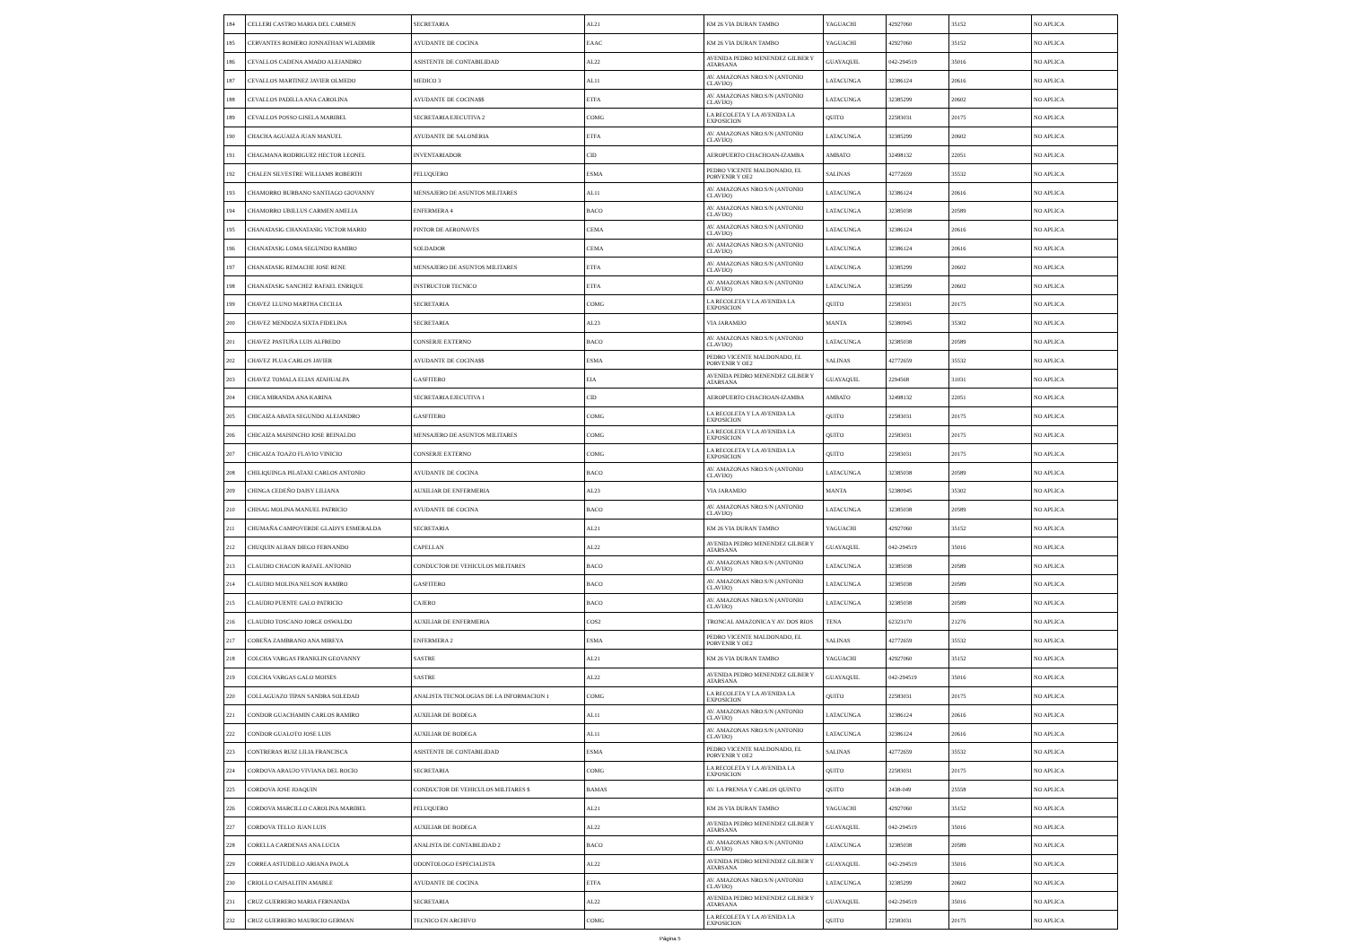| 184 | CELLERI CASTRO MARIA DEL CARMEN | SECRETARIA | AL21 | KM 26 VIA DURAN TAMBO | YAGUACHI | 42927060 | 35152 | NO APLICA |
| 185 | CERVANTES ROMERO JONNATHAN WLADIMIR | AYUDANTE DE COCINA | EAAC | KM 26 VIA DURAN TAMBO | YAGUACHI | 42927060 | 35152 | NO APLICA |
| 186 | CEVALLOS CADENA AMADO ALEJANDRO | ASISTENTE DE CONTABILIDAD | AL22 | AVENIDA PEDRO MENENDEZ GILBER Y ATARSANA | GUAYAQUIL | 042-294519 | 35016 | NO APLICA |
| 187 | CEVALLOS MARTINEZ JAVIER OLMEDO | MEDICO 3 | AL11 | AV. AMAZONAS NRO.S/N (ANTONIO CLAVIJO) | LATACUNGA | 32386124 | 20616 | NO APLICA |
| 188 | CEVALLOS PADILLA ANA CAROLINA | AYUDANTE DE COCINA$$ | ETFA | AV. AMAZONAS NRO.S/N (ANTONIO CLAVIJO) | LATACUNGA | 32385299 | 20602 | NO APLICA |
| 189 | CEVALLOS POSSO GISELA MARIBEL | SECRETARIA EJECUTIVA 2 | COMG | LA RECOLETA Y LA AVENIDA LA EXPOSICION | QUITO | 22583031 | 20175 | NO APLICA |
| 190 | CHACHA AGUAIZA JUAN MANUEL | AYUDANTE DE SALONERIA | ETFA | AV. AMAZONAS NRO.S/N (ANTONIO CLAVIJO) | LATACUNGA | 32385299 | 20602 | NO APLICA |
| 191 | CHAGMANA RODRIGUEZ HECTOR LEONEL | INVENTARIADOR | CID | AEROPUERTO CHACHOAN-IZAMBA | AMBATO | 32498132 | 22051 | NO APLICA |
| 192 | CHALEN SILVESTRE WILLIAMS ROBERTH | PELUQUERO | ESMA | PEDRO VICENTE MALDONADO, EL PORVENIR Y OE2 | SALINAS | 42772659 | 35532 | NO APLICA |
| 193 | CHAMORRO BURBANO SANTIAGO GIOVANNY | MENSAJERO DE ASUNTOS MILITARES | AL11 | AV. AMAZONAS NRO.S/N (ANTONIO CLAVIJO) | LATACUNGA | 32386124 | 20616 | NO APLICA |
| 194 | CHAMORRO UBILLUS CARMEN AMELIA | ENFERMERA 4 | BACO | AV. AMAZONAS NRO.S/N (ANTONIO CLAVIJO) | LATACUNGA | 32385038 | 20589 | NO APLICA |
| 195 | CHANATASIG CHANATASIG VICTOR MARIO | PINTOR DE AERONAVES | CEMA | AV. AMAZONAS NRO.S/N (ANTONIO CLAVIJO) | LATACUNGA | 32386124 | 20616 | NO APLICA |
| 196 | CHANATASIG LOMA SEGUNDO RAMIRO | SOLDADOR | CEMA | AV. AMAZONAS NRO.S/N (ANTONIO CLAVIJO) | LATACUNGA | 32386124 | 20616 | NO APLICA |
| 197 | CHANATASIG REMACHE JOSE RENE | MENSAJERO DE ASUNTOS MILITARES | ETFA | AV. AMAZONAS NRO.S/N (ANTONIO CLAVIJO) | LATACUNGA | 32385299 | 20602 | NO APLICA |
| 198 | CHANATASIG SANCHEZ RAFAEL ENRIQUE | INSTRUCTOR TECNICO | ETFA | AV. AMAZONAS NRO.S/N (ANTONIO CLAVIJO) | LATACUNGA | 32385299 | 20602 | NO APLICA |
| 199 | CHAVEZ LLUNO MARTHA CECILIA | SECRETARIA | COMG | LA RECOLETA Y LA AVENIDA LA EXPOSICION | QUITO | 22583031 | 20175 | NO APLICA |
| 200 | CHAVEZ MENDOZA SIXTA FIDELINA | SECRETARIA | AL23 | VIA JARAMIJO | MANTA | 52380945 | 35302 | NO APLICA |
| 201 | CHAVEZ PASTUÑA LUIS ALFREDO | CONSERJE EXTERNO | BACO | AV. AMAZONAS NRO.S/N (ANTONIO CLAVIJO) | LATACUNGA | 32385038 | 20589 | NO APLICA |
| 202 | CHAVEZ PLUA CARLOS JAVIER | AYUDANTE DE COCINA$$ | ESMA | PEDRO VICENTE MALDONADO, EL PORVENIR Y OE2 | SALINAS | 42772659 | 35532 | NO APLICA |
| 203 | CHAVEZ TOMALA ELIAS ATAHUALPA | GASFITERO | EIA | AVENIDA PEDRO MENENDEZ GILBER Y ATARSANA | GUAYAQUIL | 2294568 | 31031 | NO APLICA |
| 204 | CHICA MIRANDA ANA KARINA | SECRETARIA EJECUTIVA 1 | CID | AEROPUERTO CHACHOAN-IZAMBA | AMBATO | 32498132 | 22051 | NO APLICA |
| 205 | CHICAIZA ABATA SEGUNDO ALEJANDRO | GASFITERO | COMG | LA RECOLETA Y LA AVENIDA LA EXPOSICION | QUITO | 22583031 | 20175 | NO APLICA |
| 206 | CHICAIZA MAISINCHO JOSE REINALDO | MENSAJERO DE ASUNTOS MILITARES | COMG | LA RECOLETA Y LA AVENIDA LA EXPOSICION | QUITO | 22583031 | 20175 | NO APLICA |
| 207 | CHICAIZA TOAZO FLAVIO VINICIO | CONSERJE EXTERNO | COMG | LA RECOLETA Y LA AVENIDA LA EXPOSICION | QUITO | 22583031 | 20175 | NO APLICA |
| 208 | CHILIQUINGA PILATAXI CARLOS ANTONIO | AYUDANTE DE COCINA | BACO | AV. AMAZONAS NRO.S/N (ANTONIO CLAVIJO) | LATACUNGA | 32385038 | 20589 | NO APLICA |
| 209 | CHINGA CEDEÑO DAISY LILIANA | AUXILIAR DE ENFERMERIA | AL23 | VIA JARAMIJO | MANTA | 52380945 | 35302 | NO APLICA |
| 210 | CHISAG MOLINA MANUEL PATRICIO | AYUDANTE DE COCINA | BACO | AV. AMAZONAS NRO.S/N (ANTONIO CLAVIJO) | LATACUNGA | 32385038 | 20589 | NO APLICA |
| 211 | CHUMAÑA CAMPOVERDE GLADYS ESMERALDA | SECRETARIA | AL21 | KM 26 VIA DURAN TAMBO | YAGUACHI | 42927060 | 35152 | NO APLICA |
| 212 | CHUQUIN ALBAN DIEGO FERNANDO | CAPELLAN | AL22 | AVENIDA PEDRO MENENDEZ GILBER Y ATARSANA | GUAYAQUIL | 042-294519 | 35016 | NO APLICA |
| 213 | CLAUDIO CHACON RAFAEL ANTONIO | CONDUCTOR DE VEHICULOS MILITARES | BACO | AV. AMAZONAS NRO.S/N (ANTONIO CLAVIJO) | LATACUNGA | 32385038 | 20589 | NO APLICA |
| 214 | CLAUDIO MOLINA NELSON RAMIRO | GASFITERO | BACO | AV. AMAZONAS NRO.S/N (ANTONIO CLAVIJO) | LATACUNGA | 32385038 | 20589 | NO APLICA |
| 215 | CLAUDIO PUENTE GALO PATRICIO | CAJERO | BACO | AV. AMAZONAS NRO.S/N (ANTONIO CLAVIJO) | LATACUNGA | 32385038 | 20589 | NO APLICA |
| 216 | CLAUDIO TOSCANO JORGE OSWALDO | AUXILIAR DE ENFERMERIA | COS2 | TRONCAL AMAZONICA Y AV. DOS RIOS | TENA | 62323170 | 21276 | NO APLICA |
| 217 | COBEÑA ZAMBRANO ANA MIREYA | ENFERMERA 2 | ESMA | PEDRO VICENTE MALDONADO, EL PORVENIR Y OE2 | SALINAS | 42772659 | 35532 | NO APLICA |
| 218 | COLCHA VARGAS FRANKLIN GEOVANNY | SASTRE | AL21 | KM 26 VIA DURAN TAMBO | YAGUACHI | 42927060 | 35152 | NO APLICA |
| 219 | COLCHA VARGAS GALO MOISES | SASTRE | AL22 | AVENIDA PEDRO MENENDEZ GILBER Y ATARSANA | GUAYAQUIL | 042-294519 | 35016 | NO APLICA |
| 220 | COLLAGUAZO TIPAN SANDRA SOLEDAD | ANALISTA TECNOLOGIAS DE LA INFORMACION 1 | COMG | LA RECOLETA Y LA AVENIDA LA EXPOSICION | QUITO | 22583031 | 20175 | NO APLICA |
| 221 | CONDOR GUACHAMIN CARLOS RAMIRO | AUXILIAR DE BODEGA | AL11 | AV. AMAZONAS NRO.S/N (ANTONIO CLAVIJO) | LATACUNGA | 32386124 | 20616 | NO APLICA |
| 222 | CONDOR GUALOTO JOSE LUIS | AUXILIAR DE BODEGA | AL11 | AV. AMAZONAS NRO.S/N (ANTONIO CLAVIJO) | LATACUNGA | 32386124 | 20616 | NO APLICA |
| 223 | CONTRERAS RUIZ LILIA FRANCISCA | ASISTENTE DE CONTABILIDAD | ESMA | PEDRO VICENTE MALDONADO, EL PORVENIR Y OE2 | SALINAS | 42772659 | 35532 | NO APLICA |
| 224 | CORDOVA ARAUJO VIVIANA DEL ROCIO | SECRETARIA | COMG | LA RECOLETA Y LA AVENIDA LA EXPOSICION | QUITO | 22583031 | 20175 | NO APLICA |
| 225 | CORDOVA JOSE JOAQUIN | CONDUCTOR DE VEHICULOS MILITARES $ | BAMAS | AV. LA PRENSA Y CARLOS QUINTO | QUITO | 2438-049 | 25558 | NO APLICA |
| 226 | CORDOVA MARCILLO CAROLINA MARIBEL | PELUQUERO | AL21 | KM 26 VIA DURAN TAMBO | YAGUACHI | 42927060 | 35152 | NO APLICA |
| 227 | CORDOVA TELLO JUAN LUIS | AUXILIAR DE BODEGA | AL22 | AVENIDA PEDRO MENENDEZ GILBER Y ATARSANA | GUAYAQUIL | 042-294519 | 35016 | NO APLICA |
| 228 | CORELLA CARDENAS ANA LUCIA | ANALISTA DE CONTABILIDAD 2 | BACO | AV. AMAZONAS NRO.S/N (ANTONIO CLAVIJO) | LATACUNGA | 32385038 | 20589 | NO APLICA |
| 229 | CORREA ASTUDILLO ARIANA PAOLA | ODONTOLOGO ESPECIALISTA | AL22 | AVENIDA PEDRO MENENDEZ GILBER Y ATARSANA | GUAYAQUIL | 042-294519 | 35016 | NO APLICA |
| 230 | CRIOLLO CAISALITIN AMABLE | AYUDANTE DE COCINA | ETFA | AV. AMAZONAS NRO.S/N (ANTONIO CLAVIJO) | LATACUNGA | 32385299 | 20602 | NO APLICA |
| 231 | CRUZ GUERRERO MARIA FERNANDA | SECRETARIA | AL22 | AVENIDA PEDRO MENENDEZ GILBER Y ATARSANA | GUAYAQUIL | 042-294519 | 35016 | NO APLICA |
| 232 | CRUZ GUERRERO MAURICIO GERMAN | TECNICO EN ARCHIVO | COMG | LA RECOLETA Y LA AVENIDA LA EXPOSICION | QUITO | 22583031 | 20175 | NO APLICA |
Página 5